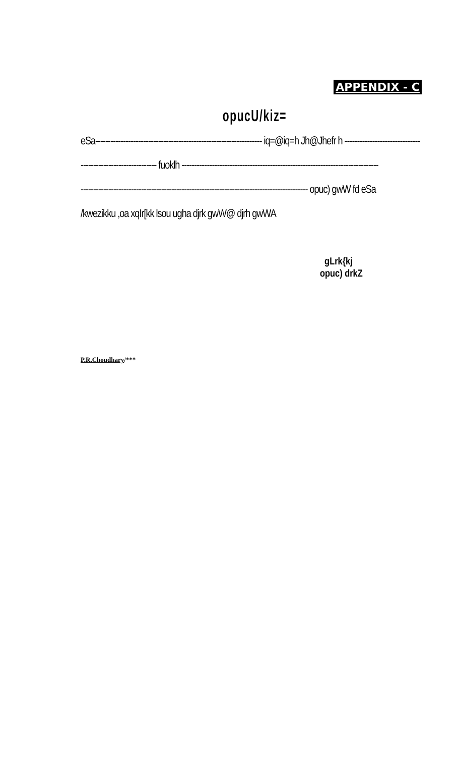APPENDIX - C
opucU/kiz=
eSa------------------------------------------------------------------ iq=@iq=h Jh@Jhefr h ------------------------------
------------------------------ fuoklh ------------------------------------------------------------------------------
------------------------------------------------------------------------------------------ opuc) gwW fd eSa
/kwezikku ,oa xqIr[kk lsou ugha djrk gwW@ djrh gwWA
gLrk{kj
opuc) drkZ
P.R.Choudhary/***